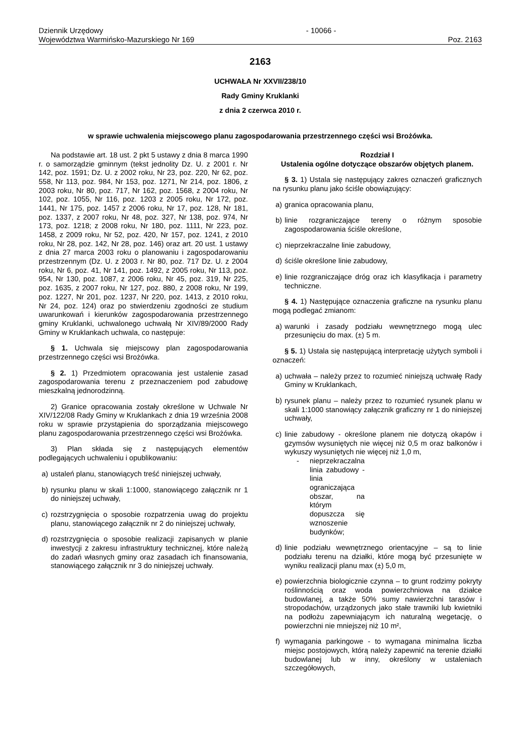Dziennik Urzędowy
Województwa Warmińsko-Mazurskiego Nr 169
- 10066 - Poz. 2163
2163
UCHWAŁA Nr XXVII/238/10
Rady Gminy Kruklanki
z dnia 2 czerwca 2010 r.
w sprawie uchwalenia miejscowego planu zagospodarowania przestrzennego części wsi Brożówka.
Na podstawie art. 18 ust. 2 pkt 5 ustawy z dnia 8 marca 1990 r. o samorządzie gminnym (tekst jednolity Dz. U. z 2001 r. Nr 142, poz. 1591; Dz. U. z 2002 roku, Nr 23, poz. 220, Nr 62, poz. 558, Nr 113, poz. 984, Nr 153, poz. 1271, Nr 214, poz. 1806, z 2003 roku, Nr 80, poz. 717, Nr 162, poz. 1568, z 2004 roku, Nr 102, poz. 1055, Nr 116, poz. 1203 z 2005 roku, Nr 172, poz. 1441, Nr 175, poz. 1457 z 2006 roku, Nr 17, poz. 128, Nr 181, poz. 1337, z 2007 roku, Nr 48, poz. 327, Nr 138, poz. 974, Nr 173, poz. 1218; z 2008 roku, Nr 180, poz. 1111, Nr 223, poz. 1458, z 2009 roku, Nr 52, poz. 420, Nr 157, poz. 1241, z 2010 roku, Nr 28, poz. 142, Nr 28, poz. 146) oraz art. 20 ust. 1 ustawy z dnia 27 marca 2003 roku o planowaniu i zagospodarowaniu przestrzennym (Dz. U. z 2003 r. Nr 80, poz. 717 Dz. U. z 2004 roku, Nr 6, poz. 41, Nr 141, poz. 1492, z 2005 roku, Nr 113, poz. 954, Nr 130, poz. 1087, z 2006 roku, Nr 45, poz. 319, Nr 225, poz. 1635, z 2007 roku, Nr 127, poz. 880, z 2008 roku, Nr 199, poz. 1227, Nr 201, poz. 1237, Nr 220, poz. 1413, z 2010 roku, Nr 24, poz. 124) oraz po stwierdzeniu zgodności ze studium uwarunkowań i kierunków zagospodarowania przestrzennego gminy Kruklanki, uchwalonego uchwałą Nr XIV/89/2000 Rady Gminy w Kruklankach uchwala, co następuje:
§ 1. Uchwala się miejscowy plan zagospodarowania przestrzennego części wsi Brożówka.
§ 2. 1) Przedmiotem opracowania jest ustalenie zasad zagospodarowania terenu z przeznaczeniem pod zabudowę mieszkalną jednorodzinną.
2) Granice opracowania zostały określone w Uchwale Nr XIV/122/08 Rady Gminy w Kruklankach z dnia 19 września 2008 roku w sprawie przystąpienia do sporządzania miejscowego planu zagospodarowania przestrzennego części wsi Brożówka.
3) Plan składa się z następujących elementów podlegających uchwaleniu i opublikowaniu:
a) ustaleń planu, stanowiących treść niniejszej uchwały,
b) rysunku planu w skali 1:1000, stanowiącego załącznik nr 1 do niniejszej uchwały,
c) rozstrzygnięcia o sposobie rozpatrzenia uwag do projektu planu, stanowiącego załącznik nr 2 do niniejszej uchwały,
d) rozstrzygnięcia o sposobie realizacji zapisanych w planie inwestycji z zakresu infrastruktury technicznej, które należą do zadań własnych gminy oraz zasadach ich finansowania, stanowiącego załącznik nr 3 do niniejszej uchwały.
Rozdział I
Ustalenia ogólne dotyczące obszarów objętych planem.
§ 3. 1) Ustala się następujący zakres oznaczeń graficznych na rysunku planu jako ściśle obowiązujący:
a) granica opracowania planu,
b) linie rozgraniczające tereny o różnym sposobie zagospodarowania ściśle określone,
c) nieprzekraczalne linie zabudowy,
d) ściśle określone linie zabudowy,
e) linie rozgraniczające dróg oraz ich klasyfikacja i parametry techniczne.
§ 4. 1) Następujące oznaczenia graficzne na rysunku planu mogą podlegać zmianom:
a) warunki i zasady podziału wewnętrznego mogą ulec przesunięciu do max. (±) 5 m.
§ 5. 1) Ustala się następującą interpretację użytych symboli i oznaczeń:
a) uchwała – należy przez to rozumieć niniejszą uchwałę Rady Gminy w Kruklankach,
b) rysunek planu – należy przez to rozumieć rysunek planu w skali 1:1000 stanowiący załącznik graficzny nr 1 do niniejszej uchwały,
c) linie zabudowy - określone planem nie dotyczą okapów i gzymsów wysuniętych nie więcej niż 0,5 m oraz balkonów i wykuszy wysuniętych nie więcej niż 1,0 m,
- nieprzekraczalna linia zabudowy - linia ograniczająca obszar, na którym dopuszcza się wznoszenie budynków;
d) linie podziału wewnętrznego orientacyjne – są to linie podziału terenu na działki, które mogą być przesunięte w wyniku realizacji planu max (±) 5,0 m,
e) powierzchnia biologicznie czynna – to grunt rodzimy pokryty roślinnością oraz woda powierzchniowa na działce budowlanej, a także 50% sumy nawierzchni tarasów i stropodachów, urządzonych jako stałe trawniki lub kwietniki na podłożu zapewniającym ich naturalną wegetację, o powierzchni nie mniejszej niż 10 m²,
f) wymagania parkingowe - to wymagana minimalna liczba miejsc postojowych, którą należy zapewnić na terenie działki budowlanej lub w inny, określony w ustaleniach szczegółowych,